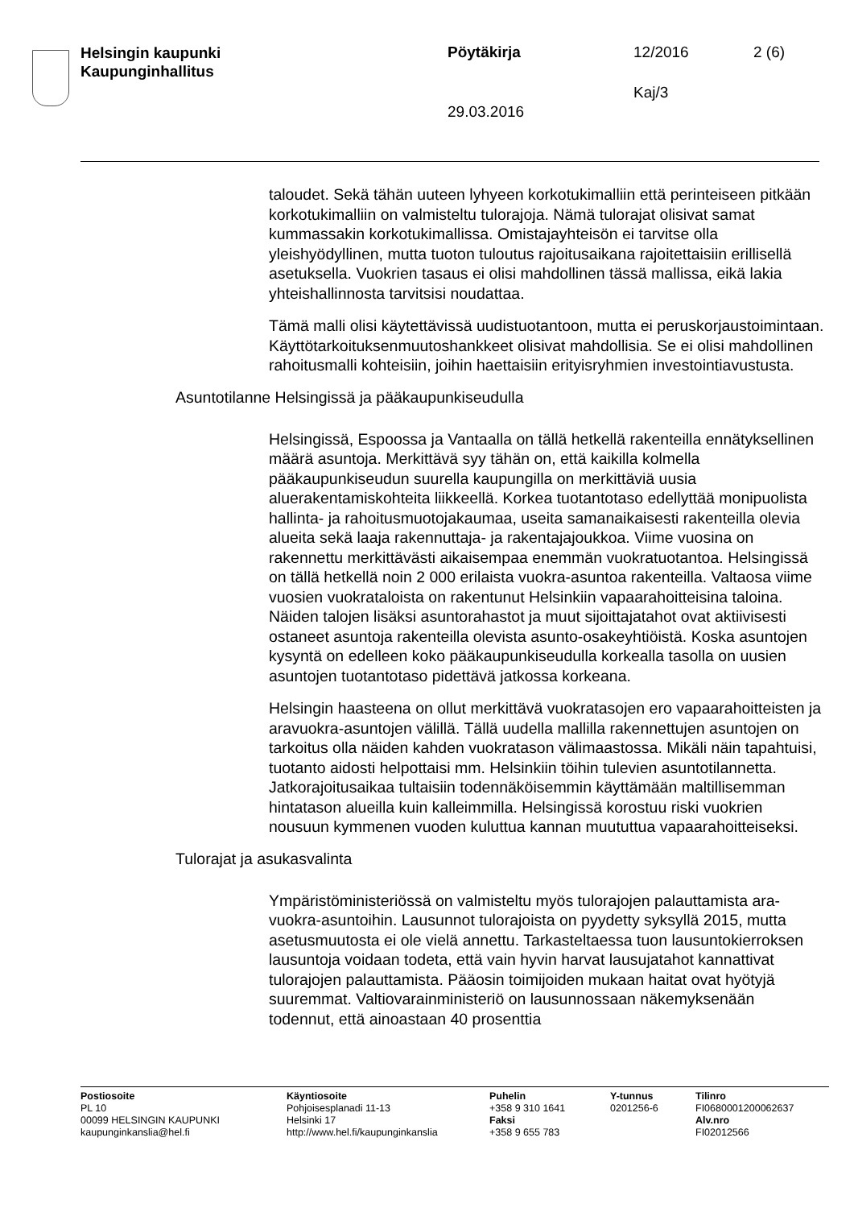Helsingin kaupunki
Kaupunginhallitus
Pöytäkirja 12/2016 2 (6)
Kaj/3
29.03.2016
taloudet. Sekä tähän uuteen lyhyeen korkotukimalliin että perinteiseen pitkään korkotukimalliin on valmisteltu tulorajoja. Nämä tulorajat olisivat samat kummassakin korkotukimallissa. Omistajayhteisön ei tarvitse olla yleishyödyllinen, mutta tuoton tuloutus rajoitusaikana rajoitettaisiin erillisellä asetuksella. Vuokrien tasaus ei olisi mahdollinen tässä mallissa, eikä lakia yhteishallinnosta tarvitsisi noudattaa.
Tämä malli olisi käytettävissä uudistuotantoon, mutta ei peruskorjaustoimintaan. Käyttötarkoituksenmuutoshankkeet olisivat mahdollisia. Se ei olisi mahdollinen rahoitusmalli kohteisiin, joihin haettaisiin erityisryhmien investointiavustusta.
Asuntotilanne Helsingissä ja pääkaupunkiseudulla
Helsingissä, Espoossa ja Vantaalla on tällä hetkellä rakenteilla ennätyksellinen määrä asuntoja. Merkittävä syy tähän on, että kaikilla kolmella pääkaupunkiseudun suurella kaupungilla on merkittäviä uusia aluerakentamiskohteita liikkeellä. Korkea tuotantotaso edellyttää monipuolista hallinta- ja rahoitusmuotojakaumaa, useita samanaikaisesti rakenteilla olevia alueita sekä laaja rakennuttaja- ja rakentajajoukkoa. Viime vuosina on rakennettu merkittävästi aikaisempaa enemmän vuokratuotantoa. Helsingissä on tällä hetkellä noin 2 000 erilaista vuokra-asuntoa rakenteilla. Valtaosa viime vuosien vuokrataloista on rakentunut Helsinkiin vapaarahoitteisina taloina. Näiden talojen lisäksi asuntorahastot ja muut sijoittajatahot ovat aktiivisesti ostaneet asuntoja rakenteilla olevista asunto-osakeyhtiöistä. Koska asuntojen kysyntä on edelleen koko pääkaupunkiseudulla korkealla tasolla on uusien asuntojen tuotantotaso pidettävä jatkossa korkeana.
Helsingin haasteena on ollut merkittävä vuokratasojen ero vapaarahoitteisten ja aravuokra-asuntojen välillä. Tällä uudella mallilla rakennettujen asuntojen on tarkoitus olla näiden kahden vuokratason välimaastossa. Mikäli näin tapahtuisi, tuotanto aidosti helpottaisi mm. Helsinkiin töihin tulevien asuntotilannetta. Jatkorajoitusaikaa tultaisiin todennäköisemmin käyttämään maltillisemman hintatason alueilla kuin kalleimmilla. Helsingissä korostuu riski vuokrien nousuun kymmenen vuoden kuluttua kannan muututtua vapaarahoitteiseksi.
Tulorajat ja asukasvalinta
Ympäristöministeriössä on valmisteltu myös tulorajojen palauttamista ara-vuokra-asuntoihin. Lausunnot tulorajoista on pyydetty syksyllä 2015, mutta asetusmuutosta ei ole vielä annettu. Tarkasteltaessa tuon lausuntokierroksen lausuntoja voidaan todeta, että vain hyvin harvat lausujatahot kannattivat tulorajojen palauttamista. Pääosin toimijoiden mukaan haitat ovat hyötyjä suuremmat. Valtiovarainministeriö on lausunnossaan näkemyksenään todennut, että ainoastaan 40 prosenttia
Postiosoite
PL 10
00099 HELSINGIN KAUPUNKI
kaupunginkanslia@hel.fi
Käyntiosoite
Pohjoisesplanadi 11-13
Helsinki 17
http://www.hel.fi/kaupunginkanslia
Puhelin
+358 9 310 1641
Faksi
+358 9 655 783
Y-tunnus
0201256-6
Tilinro
FI0680001200062637
Alv.nro
FI02012566